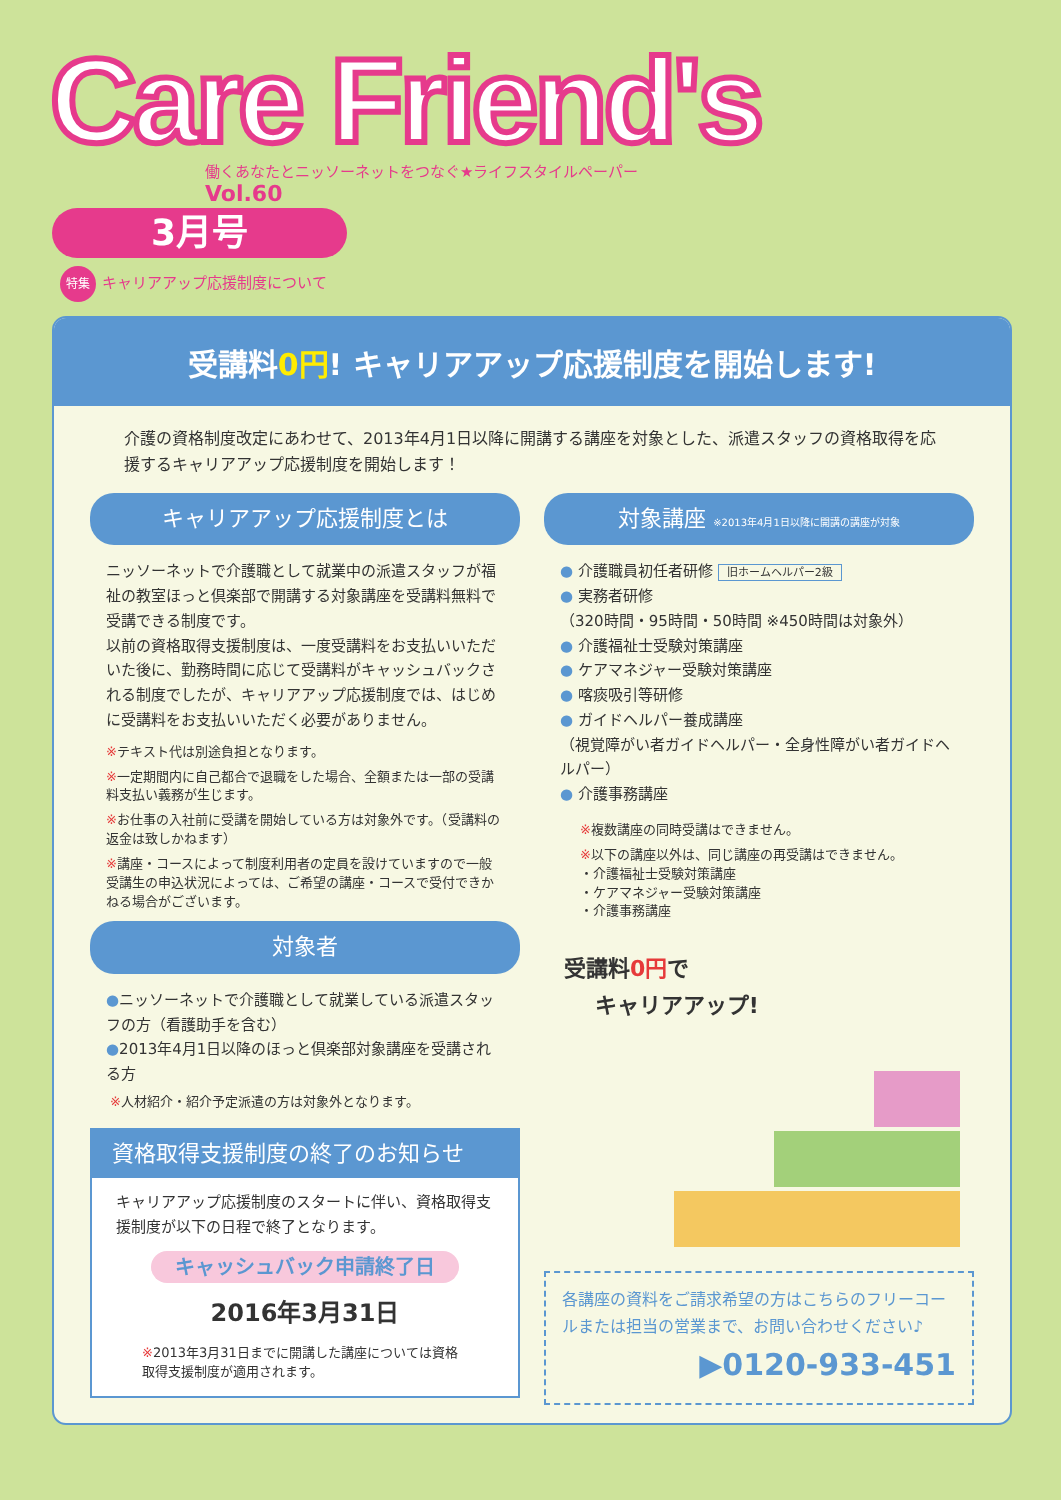Care Friend's
働くあなたとニッソーネットをつなぐ★ライフスタイルペーパー
Vol.60
3月号
特集 キャリアアップ応援制度について
受講料0円! キャリアアップ応援制度を開始します!
介護の資格制度改定にあわせて、2013年4月1日以降に開講する講座を対象とした、派遣スタッフの資格取得を応援するキャリアアップ応援制度を開始します！
キャリアアップ応援制度とは
ニッソーネットで介護職として就業中の派遣スタッフが福祉の教室ほっと倶楽部で開講する対象講座を受講料無料で受講できる制度です。
以前の資格取得支援制度は、一度受講料をお支払いいただいた後に、勤務時間に応じて受講料がキャッシュバックされる制度でしたが、キャリアアップ応援制度では、はじめに受講料をお支払いいただく必要がありません。
※テキスト代は別途負担となります。
※一定期間内に自己都合で退職をした場合、全額または一部の受講料支払い義務が生じます。
※お仕事の入社前に受講を開始している方は対象外です。（受講料の返金は致しかねます）
※講座・コースによって制度利用者の定員を設けていますので一般受講生の申込状況によっては、ご希望の講座・コースで受付できかねる場合がございます。
対象者
●ニッソーネットで介護職として就業している派遣スタッフの方（看護助手を含む）
●2013年4月1日以降のほっと倶楽部対象講座を受講される方
※人材紹介・紹介予定派遣の方は対象外となります。
資格取得支援制度の終了のお知らせ
キャリアアップ応援制度のスタートに伴い、資格取得支援制度が以下の日程で終了となります。
キャッシュバック申請終了日
2016年3月31日
※2013年3月31日までに開講した講座については資格取得支援制度が適用されます。
対象講座 ※2013年4月1日以降に開講の講座が対象
● 介護職員初任者研修 旧ホームヘルパー2級
● 実務者研修
（320時間・95時間・50時間 ※450時間は対象外）
● 介護福祉士受験対策講座
● ケアマネジャー受験対策講座
● 喀痰吸引等研修
● ガイドヘルパー養成講座
（視覚障がい者ガイドヘルパー・全身性障がい者ガイドヘルパー）
● 介護事務講座
※複数講座の同時受講はできません。
※以下の講座以外は、同じ講座の再受講はできません。
・介護福祉士受験対策講座
・ケアマネジャー受験対策講座
・介護事務講座
受講料0円で
キャリアアップ!
各講座の資料をご請求希望の方はこちらのフリーコールまたは担当の営業まで、お問い合わせください♪
▶0120-933-451